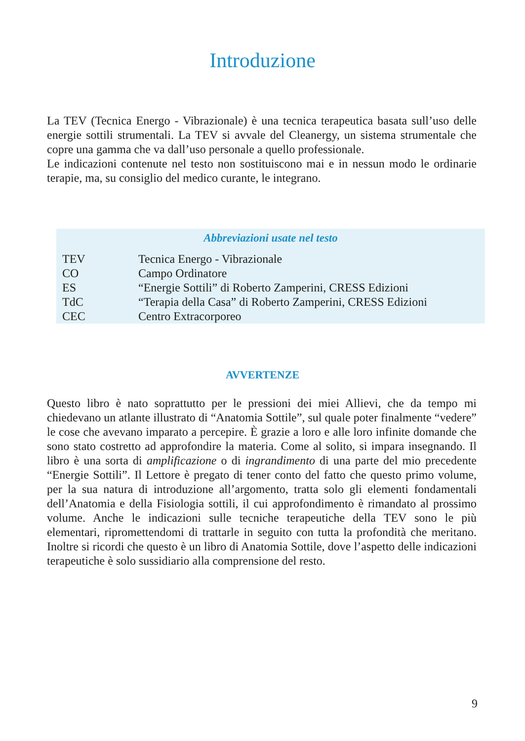Introduzione
La TEV (Tecnica Energo - Vibrazionale) è una tecnica terapeutica basata sull’uso delle energie sottili strumentali. La TEV si avvale del Cleanergy, un sistema strumentale che copre una gamma che va dall’uso personale a quello professionale.
Le indicazioni contenute nel testo non sostituiscono mai e in nessun modo le ordinarie terapie, ma, su consiglio del medico curante, le integrano.
Abbreviazioni usate nel testo
| TEV | Tecnica Energo - Vibrazionale |
| CO | Campo Ordinatore |
| ES | “Energie Sottili” di Roberto Zamperini, CRESS Edizioni |
| TdC | “Terapia della Casa” di Roberto Zamperini, CRESS Edizioni |
| CEC | Centro Extracorporeo |
AVVERTENZE
Questo libro è nato soprattutto per le pressioni dei miei Allievi, che da tempo mi chiedevano un atlante illustrato di “Anatomia Sottile”, sul quale poter finalmente “vedere” le cose che avevano imparato a percepire. È grazie a loro e alle loro infinite domande che sono stato costretto ad approfondire la materia. Come al solito, si impara insegnando. Il libro è una sorta di amplificazione o di ingrandimento di una parte del mio precedente “Energie Sottili”. Il Lettore è pregato di tener conto del fatto che questo primo volume, per la sua natura di introduzione all’argomento, tratta solo gli elementi fondamentali dell’Anatomia e della Fisiologia sottili, il cui approfondimento è rimandato al prossimo volume. Anche le indicazioni sulle tecniche terapeutiche della TEV sono le più elementari, ripromettendomi di trattarle in seguito con tutta la profondità che meritano. Inoltre si ricordi che questo è un libro di Anatomia Sottile, dove l’aspetto delle indicazioni terapeutiche è solo sussidiario alla comprensione del resto.
9